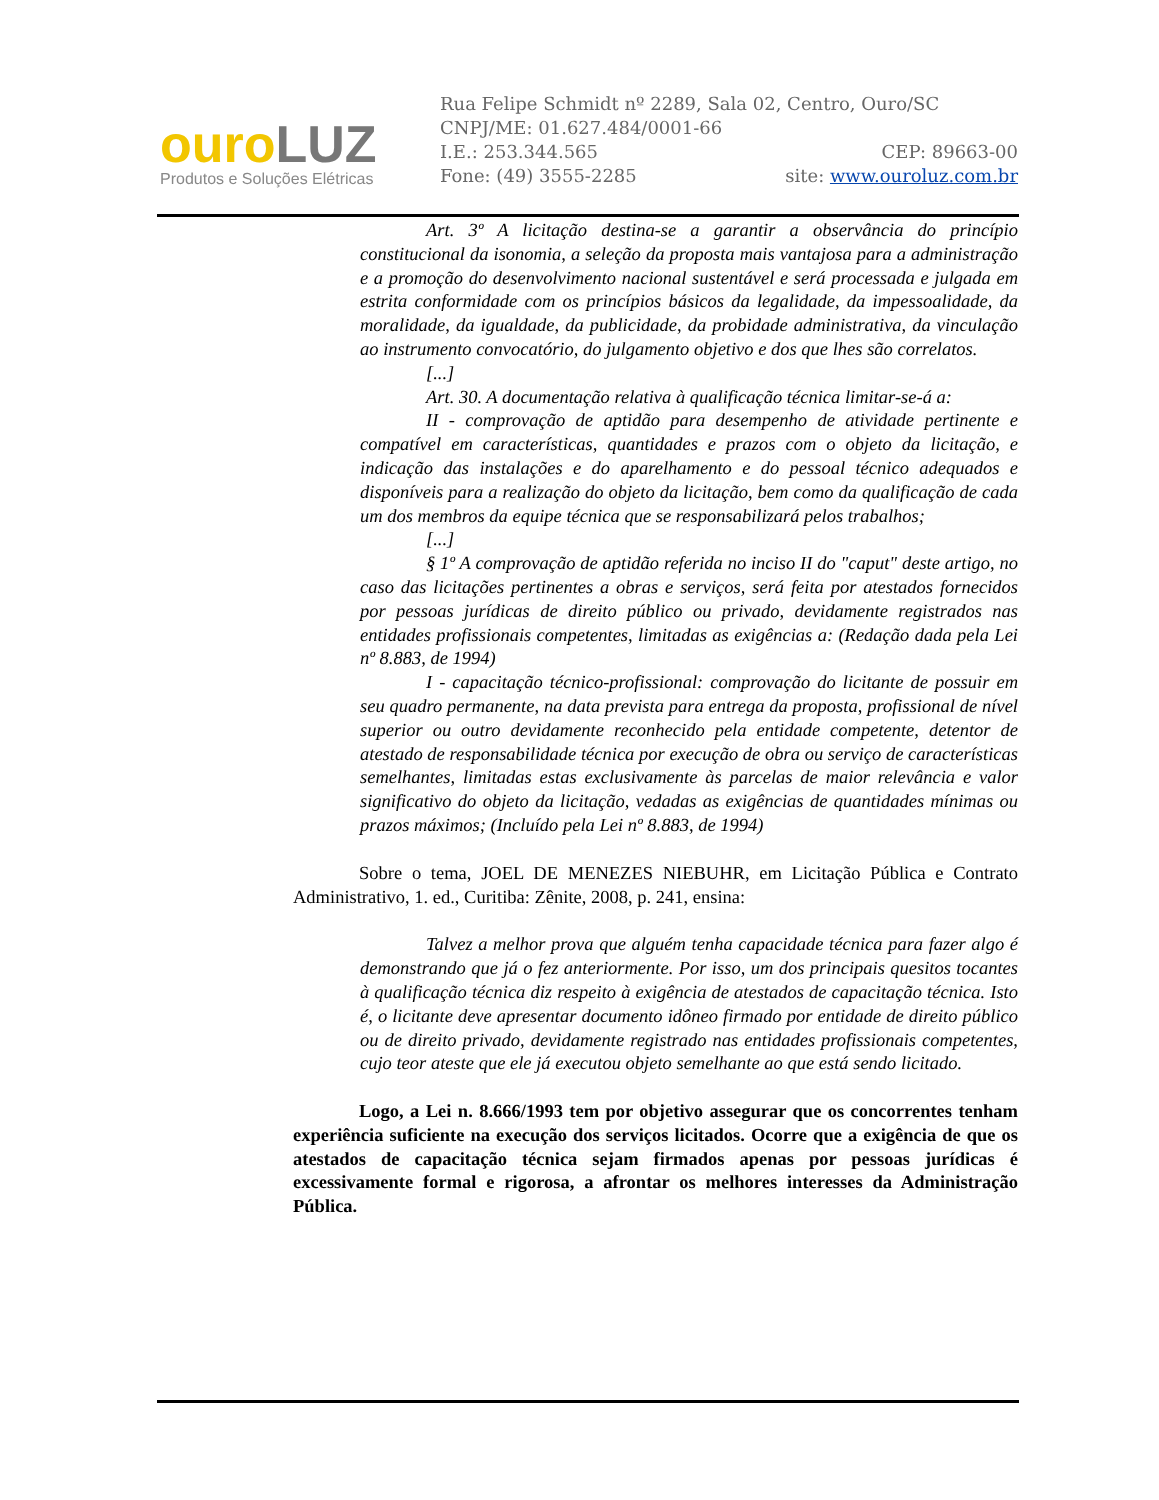ouroLUZ
Produtos e Soluções Elétricas
Rua Felipe Schmidt nº 2289, Sala 02, Centro, Ouro/SC
CNPJ/ME: 01.627.484/0001-66
I.E.: 253.344.565 CEP: 89663-00
Fone: (49) 3555-2285 site: www.ouroluz.com.br
Art. 3º A licitação destina-se a garantir a observância do princípio constitucional da isonomia, a seleção da proposta mais vantajosa para a administração e a promoção do desenvolvimento nacional sustentável e será processada e julgada em estrita conformidade com os princípios básicos da legalidade, da impessoalidade, da moralidade, da igualdade, da publicidade, da probidade administrativa, da vinculação ao instrumento convocatório, do julgamento objetivo e dos que lhes são correlatos.
[...]
Art. 30. A documentação relativa à qualificação técnica limitar-se-á a:
II - comprovação de aptidão para desempenho de atividade pertinente e compatível em características, quantidades e prazos com o objeto da licitação, e indicação das instalações e do aparelhamento e do pessoal técnico adequados e disponíveis para a realização do objeto da licitação, bem como da qualificação de cada um dos membros da equipe técnica que se responsabilizará pelos trabalhos;
[...]
§ 1º A comprovação de aptidão referida no inciso II do "caput" deste artigo, no caso das licitações pertinentes a obras e serviços, será feita por atestados fornecidos por pessoas jurídicas de direito público ou privado, devidamente registrados nas entidades profissionais competentes, limitadas as exigências a: (Redação dada pela Lei nº 8.883, de 1994)
I - capacitação técnico-profissional: comprovação do licitante de possuir em seu quadro permanente, na data prevista para entrega da proposta, profissional de nível superior ou outro devidamente reconhecido pela entidade competente, detentor de atestado de responsabilidade técnica por execução de obra ou serviço de características semelhantes, limitadas estas exclusivamente às parcelas de maior relevância e valor significativo do objeto da licitação, vedadas as exigências de quantidades mínimas ou prazos máximos; (Incluído pela Lei nº 8.883, de 1994)
Sobre o tema, JOEL DE MENEZES NIEBUHR, em Licitação Pública e Contrato Administrativo, 1. ed., Curitiba: Zênite, 2008, p. 241, ensina:
Talvez a melhor prova que alguém tenha capacidade técnica para fazer algo é demonstrando que já o fez anteriormente. Por isso, um dos principais quesitos tocantes à qualificação técnica diz respeito à exigência de atestados de capacitação técnica. Isto é, o licitante deve apresentar documento idôneo firmado por entidade de direito público ou de direito privado, devidamente registrado nas entidades profissionais competentes, cujo teor ateste que ele já executou objeto semelhante ao que está sendo licitado.
Logo, a Lei n. 8.666/1993 tem por objetivo assegurar que os concorrentes tenham experiência suficiente na execução dos serviços licitados. Ocorre que a exigência de que os atestados de capacitação técnica sejam firmados apenas por pessoas jurídicas é excessivamente formal e rigorosa, a afrontar os melhores interesses da Administração Pública.